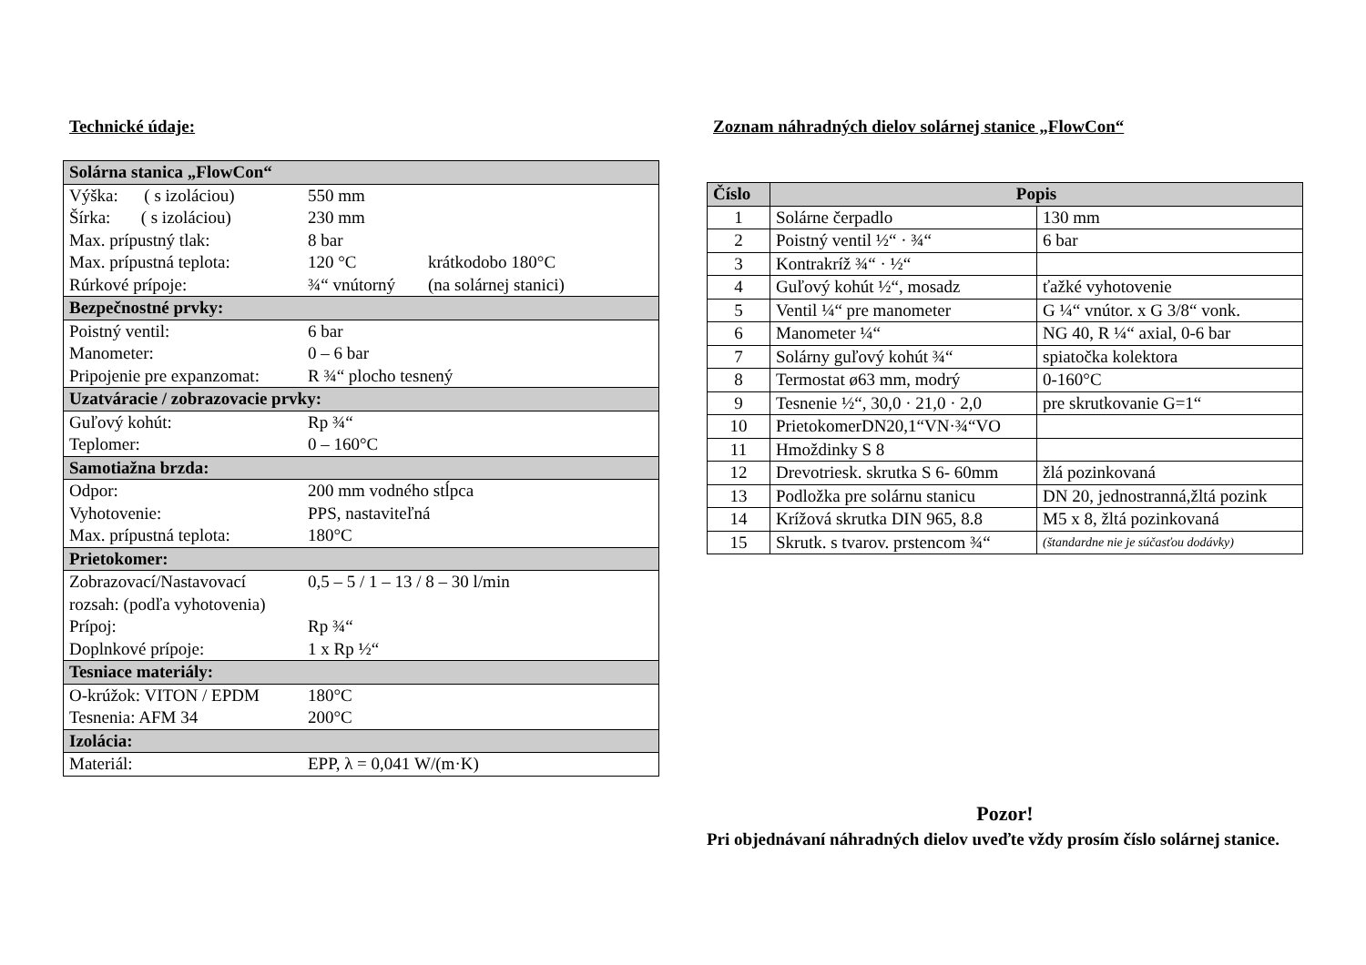Technické údaje:
| Solárna stanica „FlowCon“ | | |
| Výška: ( s izoláciou) | 550 mm | |
| Šírka: ( s izoláciou) | 230 mm | |
| Max. prípustný tlak: | 8 bar | |
| Max. prípustná teplota: | 120 °C | krátkodobo 180°C |
| Rúrkové prípoje: | ¾“ vnútorný | (na solárnej stanici) |
| Bezpečnostné prvky: | | |
| Poistný ventil: | 6 bar | |
| Manometer: | 0 – 6 bar | |
| Pripojenie pre expanzomat: | R ¾“ plocho tesnený | |
| Uzatváracie / zobrazovacie prvky: | | |
| Guľový kohút: | Rp ¾“ | |
| Teplomer: | 0 – 160°C | |
| Samotiažna brzda: | | |
| Odpor: | 200 mm vodného stĺpca | |
| Vyhotovenie: | PPS, nastaviteľná | |
| Max. prípustná teplota: | 180°C | |
| Prietokomer: | | |
| Zobrazovací/Nastavovací rozsah: (podľa vyhotovenia) | 0,5 – 5 / 1 – 13 / 8 – 30 l/min | |
| Prípoj: | Rp ¾“ | |
| Doplnkové prípoje: | 1 x Rp ½“ | |
| Tesniace materiály: | | |
| O-krúžok: VITON / EPDM | 180°C | |
| Tesnenia: AFM 34 | 200°C | |
| Izolácia: | | |
| Materiál: | EPP, λ = 0,041 W/(m·K) | |
Zoznam náhradných dielov solárnej stanice „FlowCon“
| Číslo | Popis | |
| --- | --- | --- |
| 1 | Solárne čerpadlo | 130 mm |
| 2 | Poistný ventil ½“ · ¾“ | 6 bar |
| 3 | Kontrakríž ¾“ · ½“ | |
| 4 | Guľový kohút ½“, mosadz | ťažké vyhotovenie |
| 5 | Ventil ¼“ pre manometer | G ¼“ vnútor. x G 3/8“ vonk. |
| 6 | Manometer ¼“ | NG 40, R ¼“ axial, 0-6 bar |
| 7 | Solárny guľový kohút ¾“ | spiatočka kolektora |
| 8 | Termostat ø63 mm, modrý | 0-160°C |
| 9 | Tesnenie ½“, 30,0 · 21,0 · 2,0 | pre skrutkovanie G=1“ |
| 10 | PrietokomerDN20,1“VN·¾“VO | |
| 11 | Hmoždinky S 8 | |
| 12 | Drevotriesk. skrutka S 6- 60mm | žlá pozinkovaná |
| 13 | Podložka pre solárnu stanicu | DN 20, jednostranná,žltá pozink |
| 14 | Krížová skrutka DIN 965, 8.8 | M5 x 8, žltá pozinkovaná |
| 15 | Skrutk. s tvarov. prstencom ¾“ | (štandardne nie je súčasťou dodávky) |
Pozor!
Pri objednávaní náhradných dielov uveďte vždy prosím číslo solárnej stanice.